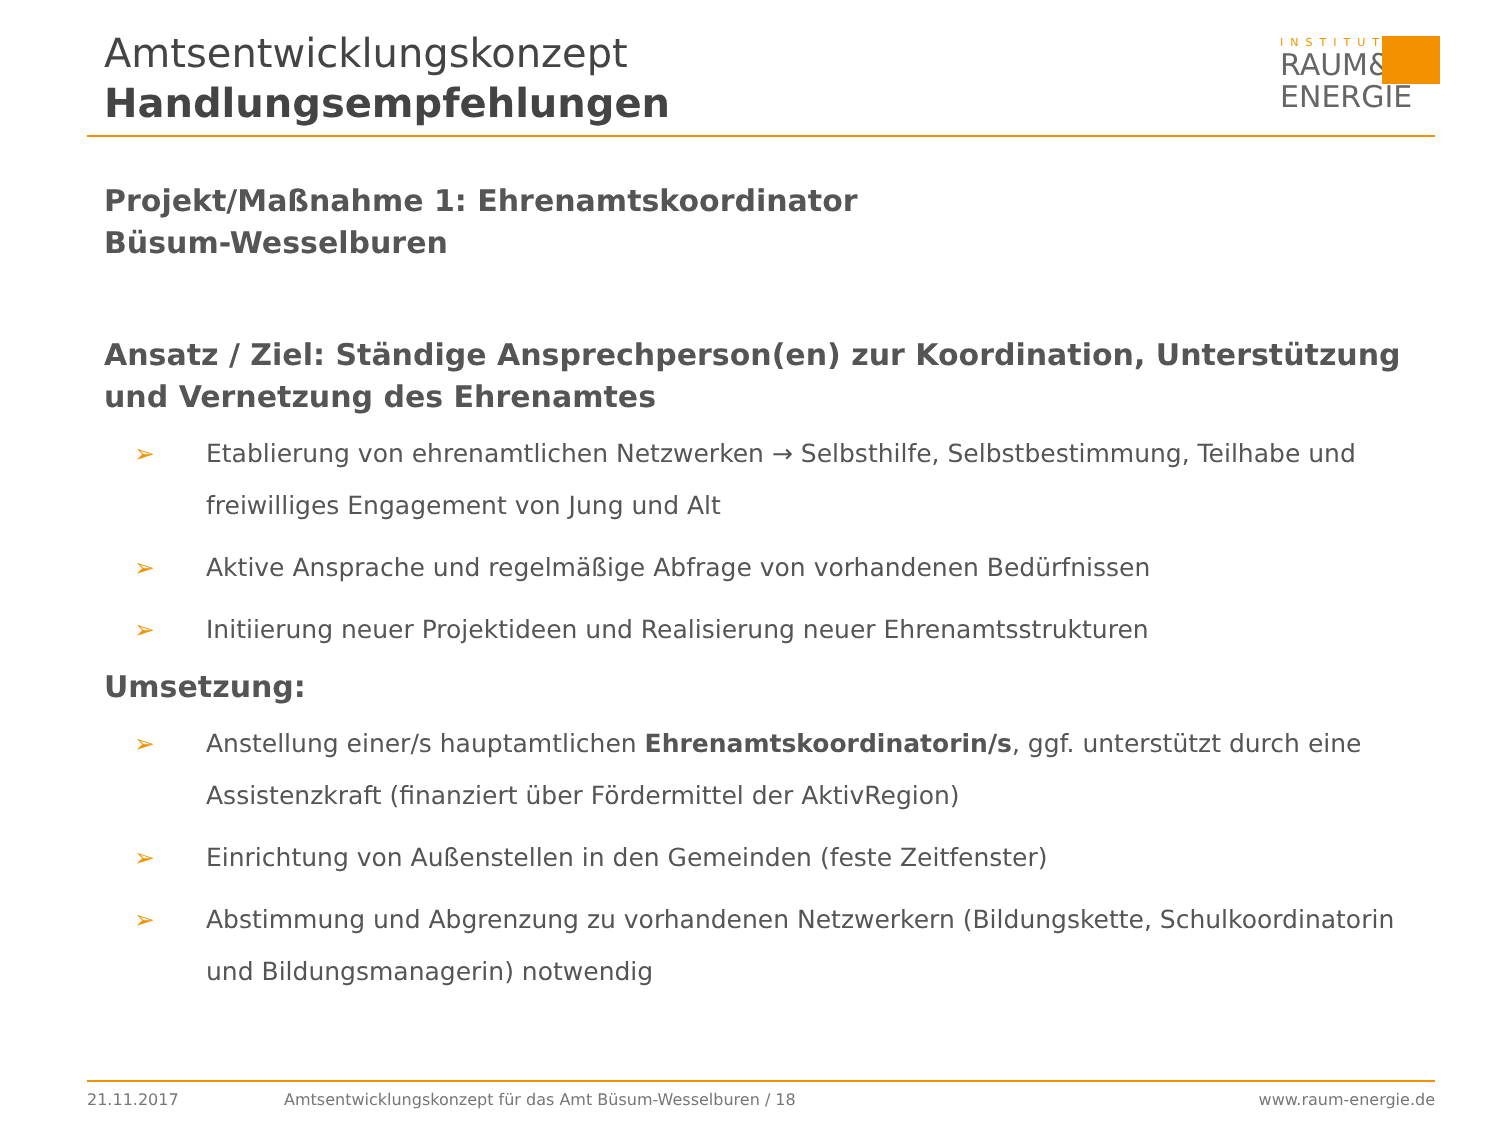Amtsentwicklungskonzept
Handlungsempfehlungen
INSTITUT
RAUM&
ENERGIE
Projekt/Maßnahme 1: Ehrenamtskoordinator
Büsum-Wesselburen
Ansatz / Ziel: Ständige Ansprechperson(en) zur Koordination, Unterstützung und Vernetzung des Ehrenamtes
➢ Etablierung von ehrenamtlichen Netzwerken → Selbsthilfe, Selbstbestimmung, Teilhabe und freiwilliges Engagement von Jung und Alt
➢ Aktive Ansprache und regelmäßige Abfrage von vorhandenen Bedürfnissen
➢ Initiierung neuer Projektideen und Realisierung neuer Ehrenamtsstrukturen
Umsetzung:
➢ Anstellung einer/s hauptamtlichen Ehrenamtskoordinatorin/s, ggf. unterstützt durch eine Assistenzkraft (finanziert über Fördermittel der AktivRegion)
➢ Einrichtung von Außenstellen in den Gemeinden (feste Zeitfenster)
➢ Abstimmung und Abgrenzung zu vorhandenen Netzwerkern (Bildungskette, Schulkoordinatorin und Bildungsmanagerin) notwendig
21.11.2017 Amtsentwicklungskonzept für das Amt Büsum-Wesselburen / 18 www.raum-energie.de